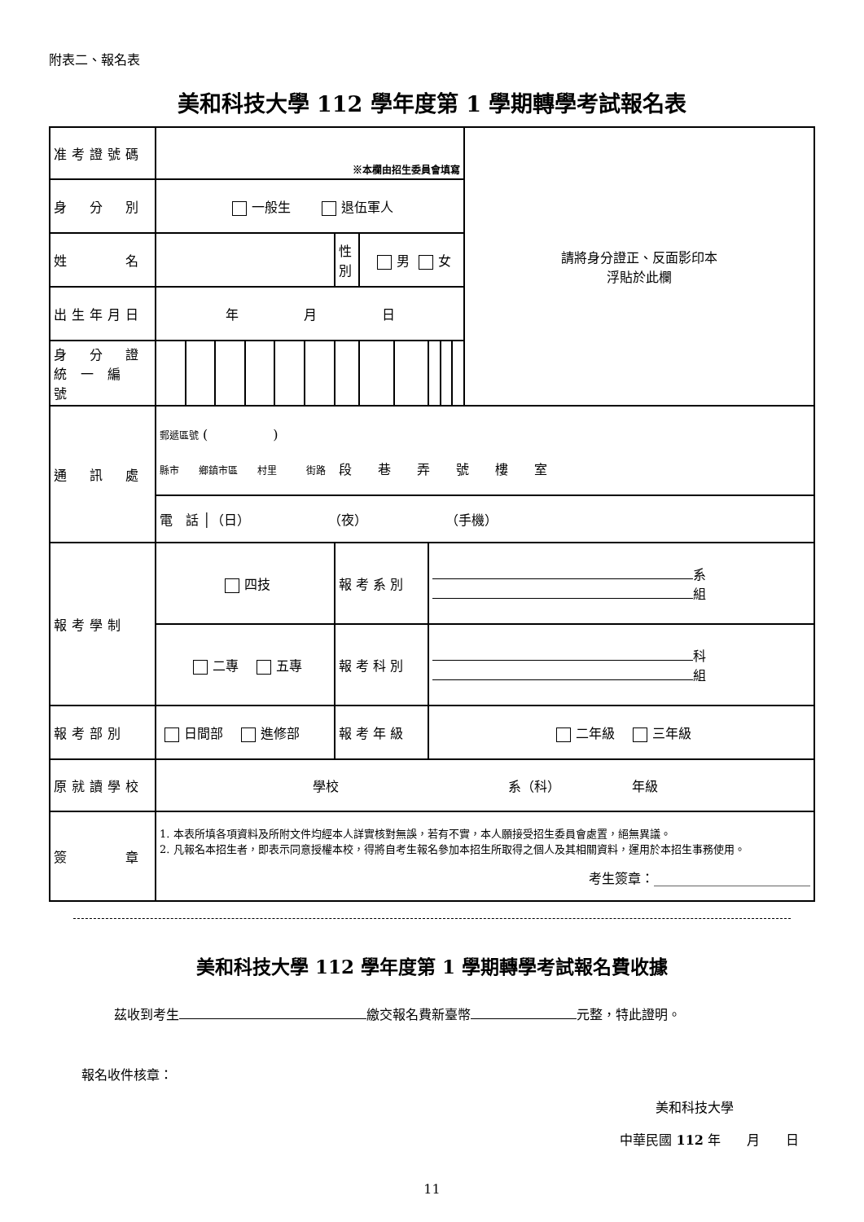附表二、報名表
美和科技大學 112 學年度第 1 學期轉學考試報名表
| 准考證號碼 | ※本欄由招生委員會填寫 | | | | | | | | | | | | 請將身分證正、反面影印本 浮貼於此欄 |
| 身 分 別 | 一般生 退伍軍人 | | | | | | | | | | | | |
| 姓 名 | | | | | | | 性 別 | 男 女 | | | | | |
| 出生年月日 | 年 月 日 | | | | | | | | | | | | |
| 身 分 證 統 一 編 號 | | | | | | | | | | | | | |
| 通 訊 處 | 郵遞區號 ( ) 縣市 鄉鎮市區 村里 街路 段 巷 弄 號 樓 室 | | | | | | | | | | | | |
| | 電 話 │（日） （夜） （手機） | | | | | | | | | | | | |
| 報考學制 | 四技 | | | | | | 報 考 系 別 | | | 系 組 | | | |
| | 二專 五專 | | | | | | 報 考 科 別 | | | 科 組 | | | |
| 報考部別 | 日間部 進修部 | | | | | | 報 考 年 級 | | | 二年級 三年級 | | | |
| 原就讀學校 | 學校 系（科） 年級 | | | | | | | | | | | | |
| 簽 章 | 1. 本表所填各項資料及所附文件均經本人詳實核對無誤，若有不實，本人願接受招生委員會處置，絕無異議。 2. 凡報名本招生者，即表示同意授權本校，得將自考生報名參加本招生所取得之個人及其相關資料，運用於本招生事務使用。 考生簽章：________________________ | | | | | | | | | | | | |
美和科技大學 112 學年度第 1 學期轉學考試報名費收據
茲收到考生 繳交報名費新臺幣 元整，特此證明。
報名收件核章：
美和科技大學
中華民國 112 年　　月　　日
11